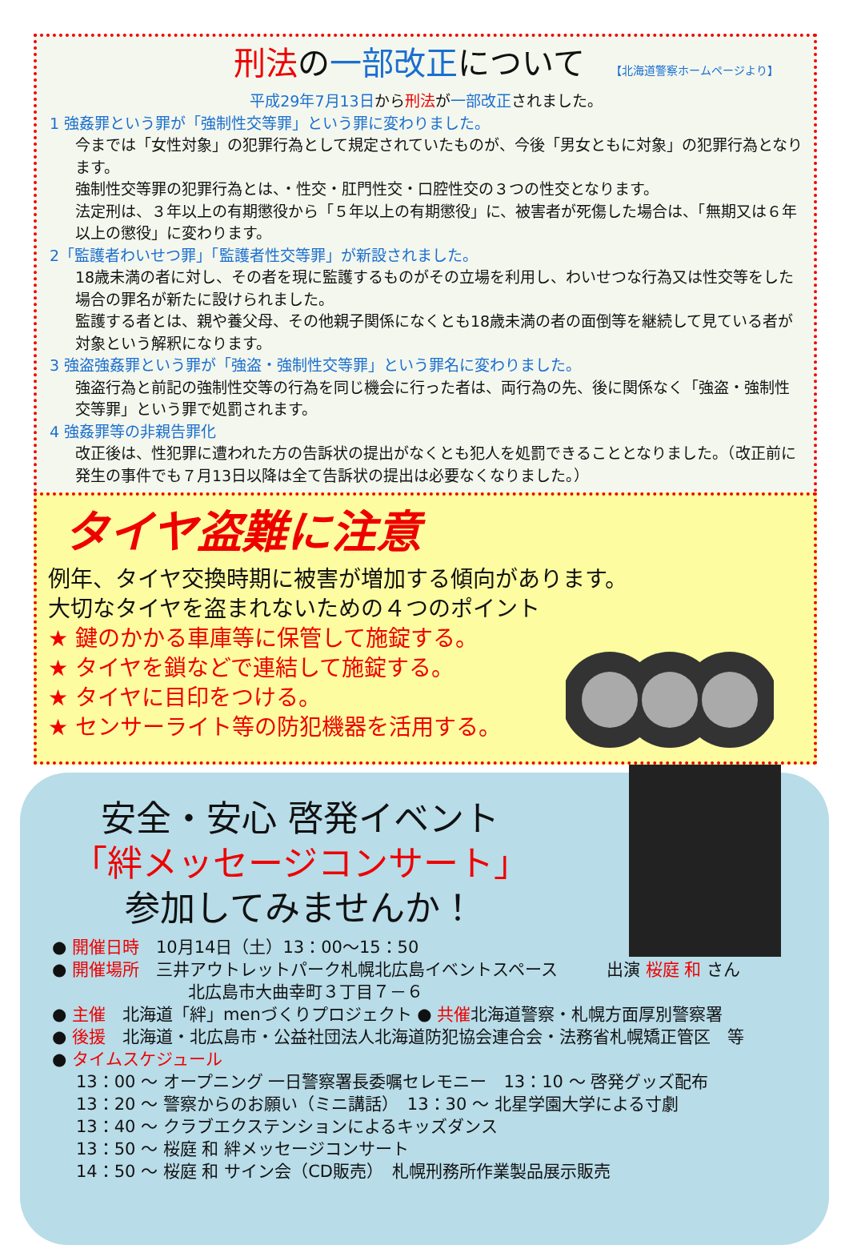刑法の一部改正について 【北海道警察ホームページより】
平成29年7月13日から刑法が一部改正されました。
1 強姦罪という罪が「強制性交等罪」という罪に変わりました。
今までは「女性対象」の犯罪行為として規定されていたものが、今後「男女ともに対象」の犯罪行為となります。
強制性交等罪の犯罪行為とは、・性交・肛門性交・口腔性交の３つの性交となります。
法定刑は、３年以上の有期懲役から「５年以上の有期懲役」に、被害者が死傷した場合は、「無期又は６年以上の懲役」に変わります。
2「監護者わいせつ罪」「監護者性交等罪」が新設されました。
18歳未満の者に対し、その者を現に監護するものがその立場を利用し、わいせつな行為又は性交等をした場合の罪名が新たに設けられました。
監護する者とは、親や養父母、その他親子関係になくとも18歳未満の者の面倒等を継続して見ている者が対象という解釈になります。
3 強盗強姦罪という罪が「強盗・強制性交等罪」という罪名に変わりました。
強盗行為と前記の強制性交等の行為を同じ機会に行った者は、両行為の先、後に関係なく「強盗・強制性交等罪」という罪で処罰されます。
4 強姦罪等の非親告罪化
改正後は、性犯罪に遭われた方の告訴状の提出がなくとも犯人を処罰できることとなりました。（改正前に発生の事件でも７月13日以降は全て告訴状の提出は必要なくなりました。）
タイヤ盗難に注意
例年、タイヤ交換時期に被害が増加する傾向があります。
大切なタイヤを盗まれないための４つのポイント
★ 鍵のかかる車庫等に保管して施錠する。
★ タイヤを鎖などで連結して施錠する。
★ タイヤに目印をつける。
★ センサーライト等の防犯機器を活用する。
安全・安心 啓発イベント
「絆メッセージコンサート」
参加してみませんか！
● 開催日時　10月14日（土）13：00～15：50
● 開催場所　三井アウトレットパーク札幌北広島イベントスペース　出演 桜庭 和 さん
北広島市大曲幸町３丁目７－６
● 主催　北海道「絆」menづくりプロジェクト ● 共催北海道警察・札幌方面厚別警察署
● 後援　北海道・北広島市・公益社団法人北海道防犯協会連合会・法務省札幌矯正管区　等
● タイムスケジュール
13：00 ～ オープニング 一日警察署長委嘱セレモニー　13：10 ～ 啓発グッズ配布
13：20 ～ 警察からのお願い（ミニ講話）　13：30 ～ 北星学園大学による寸劇
13：40 ～ クラブエクステンションによるキッズダンス
13：50 ～ 桜庭 和 絆メッセージコンサート
14：50 ～ 桜庭 和 サイン会（CD販売）　札幌刑務所作業製品展示販売